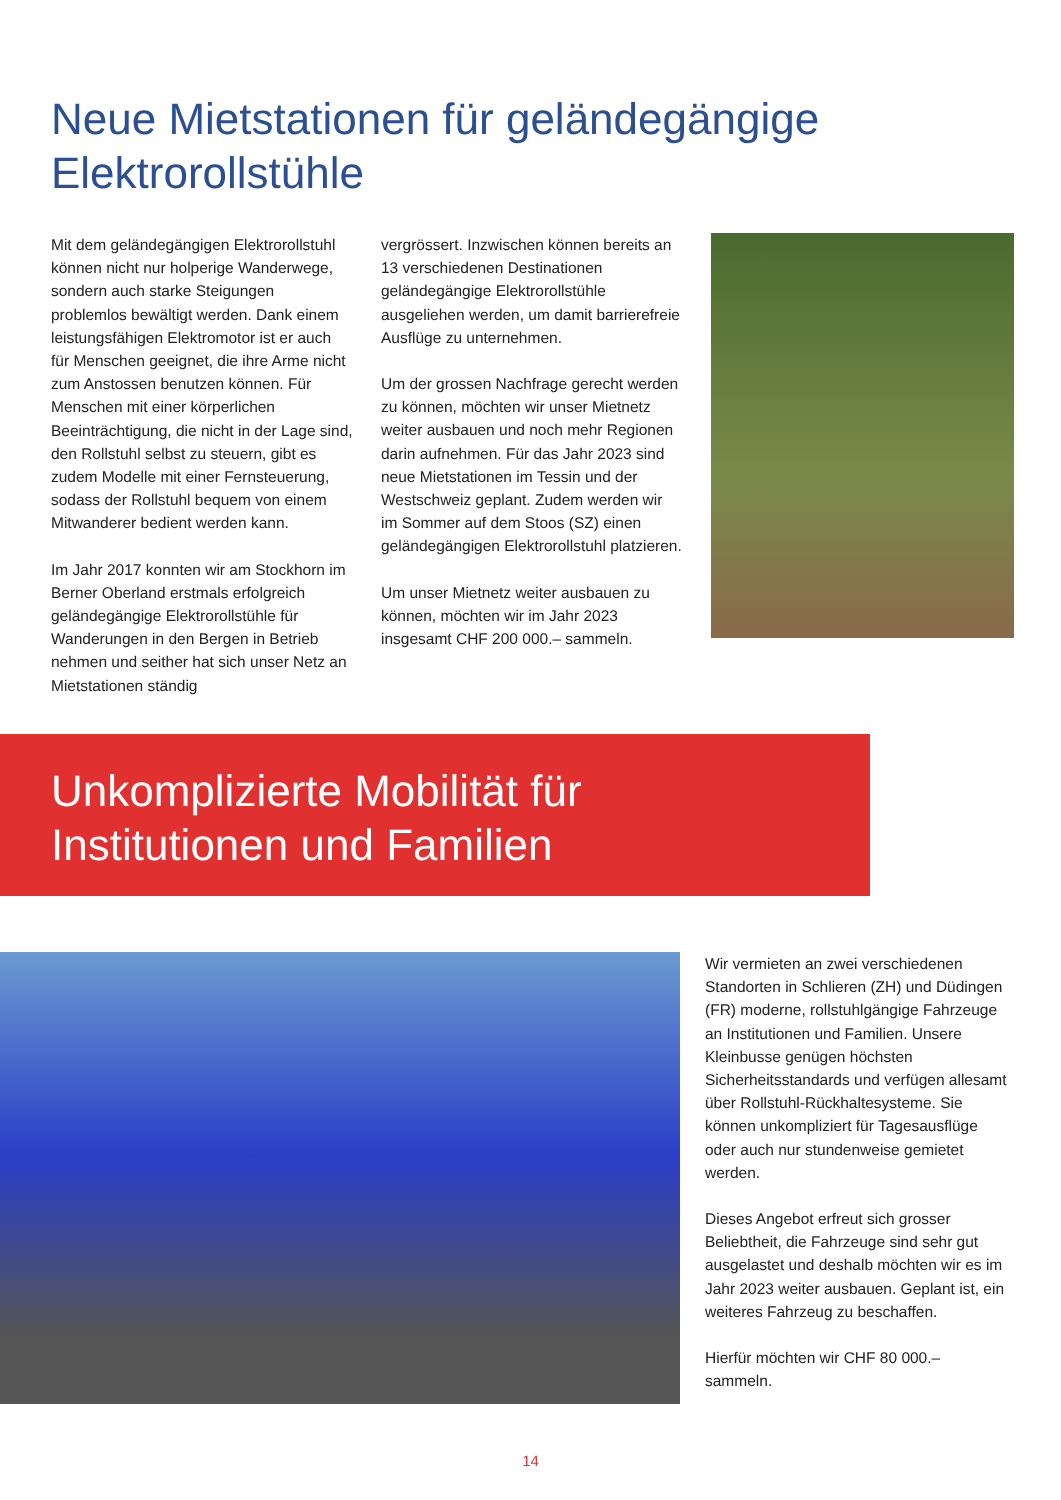Neue Mietstationen für geländegängige
Elektrorollstühle
Mit dem geländegängigen Elektrorollstuhl können nicht nur holperige Wanderwege, sondern auch starke Steigungen problemlos bewältigt werden. Dank einem leistungsfähigen Elektromotor ist er auch für Menschen geeignet, die ihre Arme nicht zum Anstossen benutzen können. Für Menschen mit einer körperlichen Beeinträchtigung, die nicht in der Lage sind, den Rollstuhl selbst zu steuern, gibt es zudem Modelle mit einer Fernsteuerung, sodass der Rollstuhl bequem von einem Mitwanderer bedient werden kann.
Im Jahr 2017 konnten wir am Stockhorn im Berner Oberland erstmals erfolgreich geländegängige Elektrorollstühle für Wanderungen in den Bergen in Betrieb nehmen und seither hat sich unser Netz an Mietstationen ständig
vergrössert. Inzwischen können bereits an 13 verschiedenen Destinationen geländegängige Elektrorollstühle ausgeliehen werden, um damit barrierefreie Ausflüge zu unternehmen.
Um der grossen Nachfrage gerecht werden zu können, möchten wir unser Mietnetz weiter ausbauen und noch mehr Regionen darin aufnehmen. Für das Jahr 2023 sind neue Mietstationen im Tessin und der Westschweiz geplant. Zudem werden wir im Sommer auf dem Stoos (SZ) einen geländegängigen Elektrorollstuhl platzieren.
Um unser Mietnetz weiter ausbauen zu können, möchten wir im Jahr 2023 insgesamt CHF 200 000.– sammeln.
Unkomplizierte Mobilität für
Institutionen und Familien
Wir vermieten an zwei verschiedenen Standorten in Schlieren (ZH) und Düdingen (FR) moderne, rollstuhlgängige Fahrzeuge an Institutionen und Familien. Unsere Kleinbusse genügen höchsten Sicherheitsstandards und verfügen allesamt über Rollstuhl-Rückhaltesysteme. Sie können unkompliziert für Tagesausflüge oder auch nur stundenweise gemietet werden.
Dieses Angebot erfreut sich grosser Beliebtheit, die Fahrzeuge sind sehr gut ausgelastet und deshalb möchten wir es im Jahr 2023 weiter ausbauen. Geplant ist, ein weiteres Fahrzeug zu beschaffen.
Hierfür möchten wir CHF 80 000.– sammeln.
14